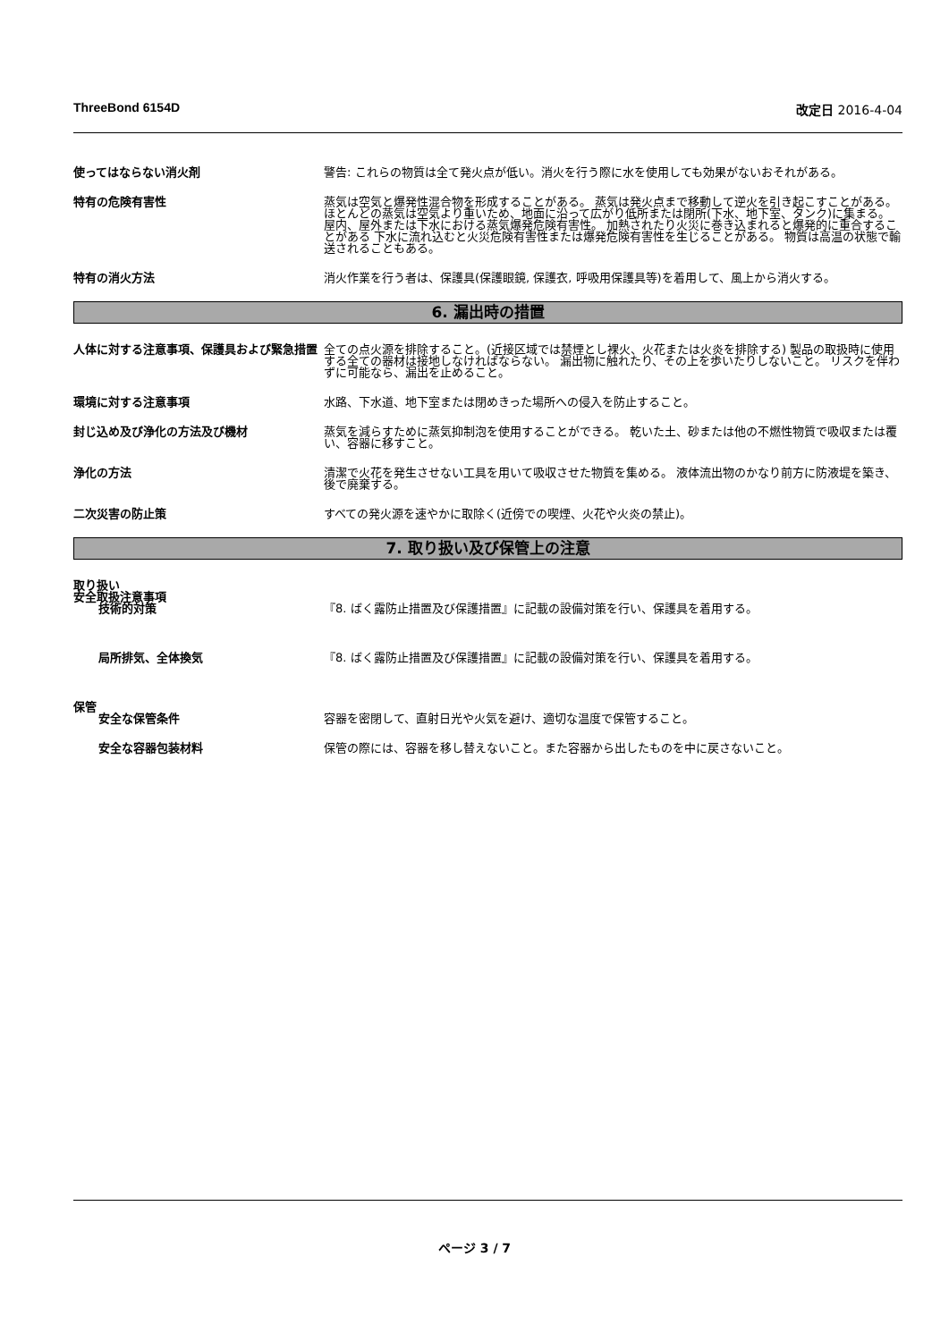ThreeBond 6154D 改定日 2016-4-04
使ってはならない消火剤 警告: これらの物質は全て発火点が低い。消火を行う際に水を使用しても効果がないおそれがある。
特有の危険有害性 蒸気は空気と爆発性混合物を形成することがある。 蒸気は発火点まで移動して逆火を引き起こすことがある。 ほとんどの蒸気は空気より重いため、地面に沿って広がり低所または閉所(下水、地下室、タンク)に集まる。 屋内、屋外または下水における蒸気爆発危険有害性。 加熱されたり火災に巻き込まれると爆発的に重合することがある 下水に流れ込むと火災危険有害性または爆発危険有害性を生じることがある。 物質は高温の状態で輸送されることもある。
特有の消火方法 消火作業を行う者は、保護具(保護眼鏡, 保護衣, 呼吸用保護具等)を着用して、風上から消火する。
6. 漏出時の措置
人体に対する注意事項、保護具および緊急措置 全ての点火源を排除すること。(近接区域では禁煙とし裸火、火花または火炎を排除する) 製品の取扱時に使用する全ての器材は接地しなければならない。 漏出物に触れたり、その上を歩いたりしないこと。 リスクを伴わずに可能なら、漏出を止めること。
環境に対する注意事項 水路、下水道、地下室または閉めきった場所への侵入を防止すること。
封じ込め及び浄化の方法及び機材 蒸気を減らすために蒸気抑制泡を使用することができる。 乾いた土、砂または他の不燃性物質で吸収または覆い、容器に移すこと。
浄化の方法 清潔で火花を発生させない工具を用いて吸収させた物質を集める。 液体流出物のかなり前方に防液堤を築き、後で廃棄する。
二次災害の防止策 すべての発火源を速やかに取除く(近傍での喫煙、火花や火炎の禁止)。
7. 取り扱い及び保管上の注意
取り扱い
安全取扱注意事項
技術的対策 『8. ばく露防止措置及び保護措置』に記載の設備対策を行い、保護具を着用する。
局所排気、全体換気 『8. ばく露防止措置及び保護措置』に記載の設備対策を行い、保護具を着用する。
保管
安全な保管条件 容器を密閉して、直射日光や火気を避け、適切な温度で保管すること。
安全な容器包装材料 保管の際には、容器を移し替えないこと。また容器から出したものを中に戻さないこと。
ページ 3 / 7